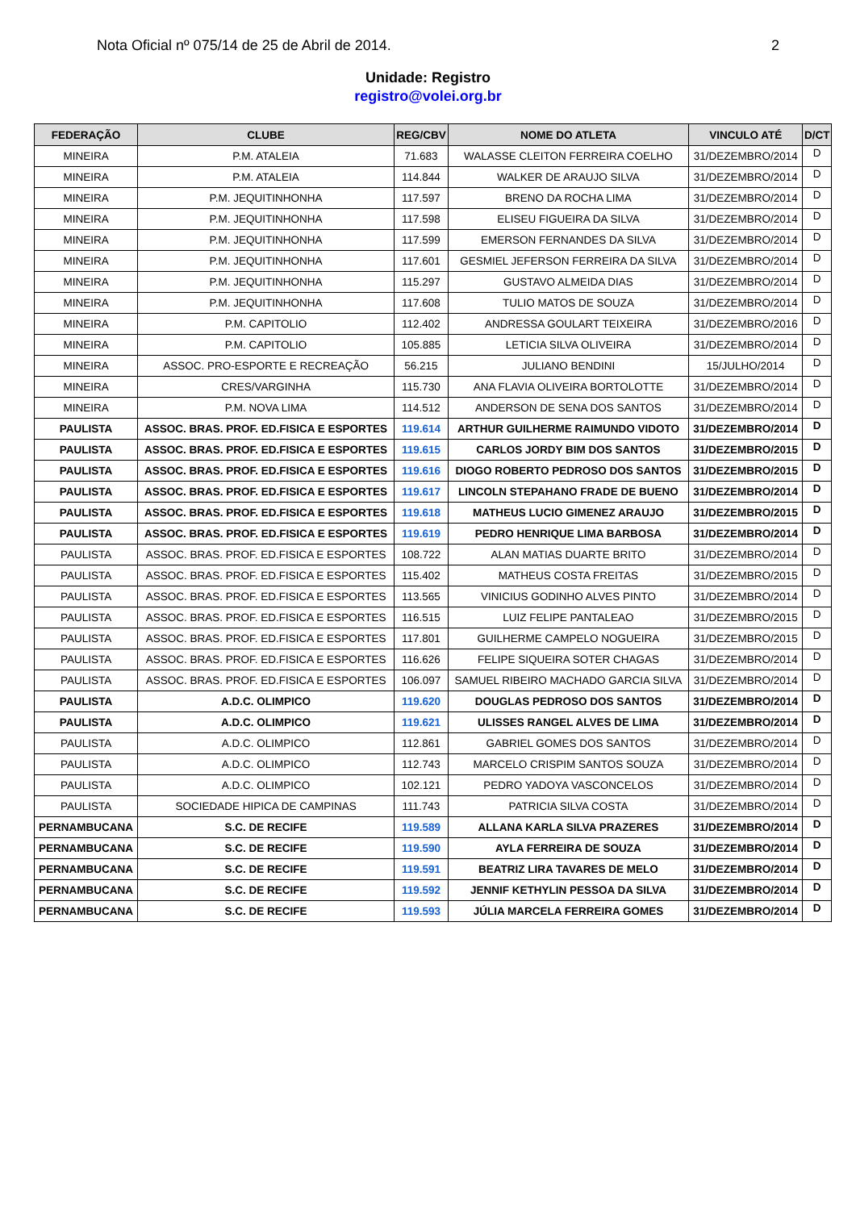Nota Oficial nº 075/14 de 25 de Abril de 2014. 2
Unidade: Registro
registro@volei.org.br
| FEDERAÇÃO | CLUBE | REG/CBV | NOME DO ATLETA | VINCULO ATÉ | D/CT |
| --- | --- | --- | --- | --- | --- |
| MINEIRA | P.M. ATALEIA | 71.683 | WALASSE CLEITON FERREIRA COELHO | 31/DEZEMBRO/2014 | D |
| MINEIRA | P.M. ATALEIA | 114.844 | WALKER DE ARAUJO SILVA | 31/DEZEMBRO/2014 | D |
| MINEIRA | P.M. JEQUITINHONHA | 117.597 | BRENO DA ROCHA LIMA | 31/DEZEMBRO/2014 | D |
| MINEIRA | P.M. JEQUITINHONHA | 117.598 | ELISEU FIGUEIRA DA SILVA | 31/DEZEMBRO/2014 | D |
| MINEIRA | P.M. JEQUITINHONHA | 117.599 | EMERSON FERNANDES DA SILVA | 31/DEZEMBRO/2014 | D |
| MINEIRA | P.M. JEQUITINHONHA | 117.601 | GESMIEL JEFERSON FERREIRA DA SILVA | 31/DEZEMBRO/2014 | D |
| MINEIRA | P.M. JEQUITINHONHA | 115.297 | GUSTAVO ALMEIDA DIAS | 31/DEZEMBRO/2014 | D |
| MINEIRA | P.M. JEQUITINHONHA | 117.608 | TULIO MATOS DE SOUZA | 31/DEZEMBRO/2014 | D |
| MINEIRA | P.M. CAPITOLIO | 112.402 | ANDRESSA GOULART TEIXEIRA | 31/DEZEMBRO/2016 | D |
| MINEIRA | P.M. CAPITOLIO | 105.885 | LETICIA SILVA OLIVEIRA | 31/DEZEMBRO/2014 | D |
| MINEIRA | ASSOC. PRO-ESPORTE E RECREAÇÃO | 56.215 | JULIANO BENDINI | 15/JULHO/2014 | D |
| MINEIRA | CRES/VARGINHA | 115.730 | ANA FLAVIA OLIVEIRA BORTOLOTTE | 31/DEZEMBRO/2014 | D |
| MINEIRA | P.M. NOVA LIMA | 114.512 | ANDERSON DE SENA DOS SANTOS | 31/DEZEMBRO/2014 | D |
| PAULISTA | ASSOC. BRAS. PROF. ED.FISICA E ESPORTES | 119.614 | ARTHUR GUILHERME RAIMUNDO VIDOTO | 31/DEZEMBRO/2014 | D |
| PAULISTA | ASSOC. BRAS. PROF. ED.FISICA E ESPORTES | 119.615 | CARLOS JORDY BIM DOS SANTOS | 31/DEZEMBRO/2015 | D |
| PAULISTA | ASSOC. BRAS. PROF. ED.FISICA E ESPORTES | 119.616 | DIOGO ROBERTO PEDROSO DOS SANTOS | 31/DEZEMBRO/2015 | D |
| PAULISTA | ASSOC. BRAS. PROF. ED.FISICA E ESPORTES | 119.617 | LINCOLN STEPAHANO FRADE DE BUENO | 31/DEZEMBRO/2014 | D |
| PAULISTA | ASSOC. BRAS. PROF. ED.FISICA E ESPORTES | 119.618 | MATHEUS LUCIO GIMENEZ ARAUJO | 31/DEZEMBRO/2015 | D |
| PAULISTA | ASSOC. BRAS. PROF. ED.FISICA E ESPORTES | 119.619 | PEDRO HENRIQUE LIMA BARBOSA | 31/DEZEMBRO/2014 | D |
| PAULISTA | ASSOC. BRAS. PROF. ED.FISICA E ESPORTES | 108.722 | ALAN MATIAS DUARTE BRITO | 31/DEZEMBRO/2014 | D |
| PAULISTA | ASSOC. BRAS. PROF. ED.FISICA E ESPORTES | 115.402 | MATHEUS COSTA FREITAS | 31/DEZEMBRO/2015 | D |
| PAULISTA | ASSOC. BRAS. PROF. ED.FISICA E ESPORTES | 113.565 | VINICIUS GODINHO ALVES PINTO | 31/DEZEMBRO/2014 | D |
| PAULISTA | ASSOC. BRAS. PROF. ED.FISICA E ESPORTES | 116.515 | LUIZ FELIPE PANTALEAO | 31/DEZEMBRO/2015 | D |
| PAULISTA | ASSOC. BRAS. PROF. ED.FISICA E ESPORTES | 117.801 | GUILHERME CAMPELO NOGUEIRA | 31/DEZEMBRO/2015 | D |
| PAULISTA | ASSOC. BRAS. PROF. ED.FISICA E ESPORTES | 116.626 | FELIPE SIQUEIRA SOTER CHAGAS | 31/DEZEMBRO/2014 | D |
| PAULISTA | ASSOC. BRAS. PROF. ED.FISICA E ESPORTES | 106.097 | SAMUEL RIBEIRO MACHADO GARCIA SILVA | 31/DEZEMBRO/2014 | D |
| PAULISTA | A.D.C. OLIMPICO | 119.620 | DOUGLAS PEDROSO DOS SANTOS | 31/DEZEMBRO/2014 | D |
| PAULISTA | A.D.C. OLIMPICO | 119.621 | ULISSES RANGEL ALVES DE LIMA | 31/DEZEMBRO/2014 | D |
| PAULISTA | A.D.C. OLIMPICO | 112.861 | GABRIEL GOMES DOS SANTOS | 31/DEZEMBRO/2014 | D |
| PAULISTA | A.D.C. OLIMPICO | 112.743 | MARCELO CRISPIM SANTOS SOUZA | 31/DEZEMBRO/2014 | D |
| PAULISTA | A.D.C. OLIMPICO | 102.121 | PEDRO YADOYA VASCONCELOS | 31/DEZEMBRO/2014 | D |
| PAULISTA | SOCIEDADE HIPICA DE CAMPINAS | 111.743 | PATRICIA SILVA COSTA | 31/DEZEMBRO/2014 | D |
| PERNAMBUCANA | S.C. DE RECIFE | 119.589 | ALLANA KARLA SILVA PRAZERES | 31/DEZEMBRO/2014 | D |
| PERNAMBUCANA | S.C. DE RECIFE | 119.590 | AYLA FERREIRA DE SOUZA | 31/DEZEMBRO/2014 | D |
| PERNAMBUCANA | S.C. DE RECIFE | 119.591 | BEATRIZ LIRA TAVARES DE MELO | 31/DEZEMBRO/2014 | D |
| PERNAMBUCANA | S.C. DE RECIFE | 119.592 | JENNIF KETHYLIN PESSOA DA SILVA | 31/DEZEMBRO/2014 | D |
| PERNAMBUCANA | S.C. DE RECIFE | 119.593 | JÚLIA MARCELA FERREIRA GOMES | 31/DEZEMBRO/2014 | D |